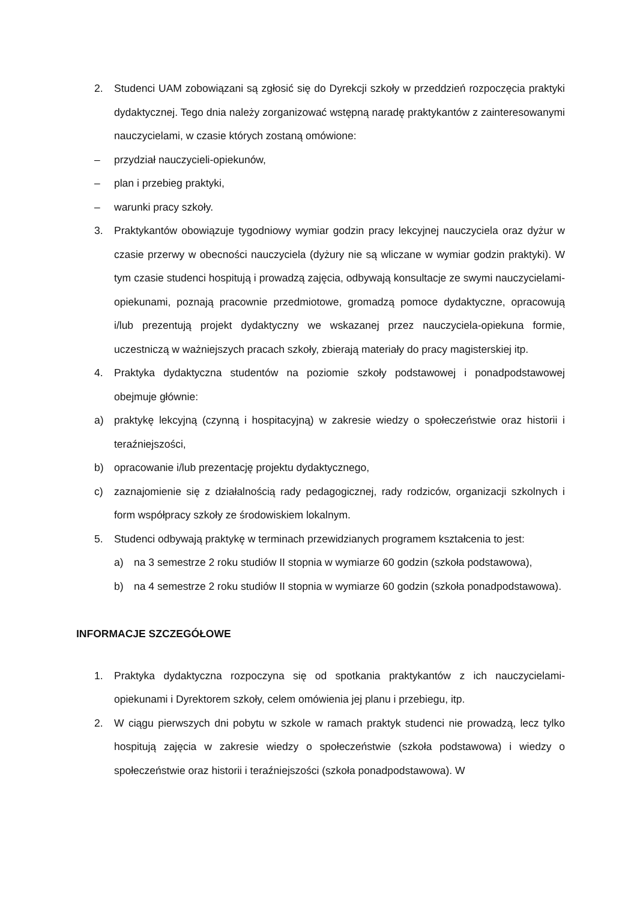2. Studenci UAM zobowiązani są zgłosić się do Dyrekcji szkoły w przeddzień rozpoczęcia praktyki dydaktycznej. Tego dnia należy zorganizować wstępną naradę praktykantów z zainteresowanymi nauczycielami, w czasie których zostaną omówione:
– przydział nauczycieli-opiekunów,
– plan i przebieg praktyki,
– warunki pracy szkoły.
3. Praktykantów obowiązuje tygodniowy wymiar godzin pracy lekcyjnej nauczyciela oraz dyżur w czasie przerwy w obecności nauczyciela (dyżury nie są wliczane w wymiar godzin praktyki). W tym czasie studenci hospitują i prowadzą zajęcia, odbywają konsultacje ze swymi nauczycielami-opiekunami, poznają pracownie przedmiotowe, gromadzą pomoce dydaktyczne, opracowują i/lub prezentują projekt dydaktyczny we wskazanej przez nauczyciela-opiekuna formie, uczestniczą w ważniejszych pracach szkoły, zbierają materiały do pracy magisterskiej itp.
4. Praktyka dydaktyczna studentów na poziomie szkoły podstawowej i ponadpodstawowej obejmuje głównie:
a) praktykę lekcyjną (czynną i hospitacyjną) w zakresie wiedzy o społeczeństwie oraz historii i teraźniejszości,
b) opracowanie i/lub prezentację projektu dydaktycznego,
c) zaznajomienie się z działalnością rady pedagogicznej, rady rodziców, organizacji szkolnych i form współpracy szkoły ze środowiskiem lokalnym.
5. Studenci odbywają praktykę w terminach przewidzianych programem kształcenia to jest:
a) na 3 semestrze 2 roku studiów II stopnia w wymiarze 60 godzin (szkoła podstawowa),
b) na 4 semestrze 2 roku studiów II stopnia w wymiarze 60 godzin (szkoła ponadpodstawowa).
INFORMACJE SZCZEGÓŁOWE
1. Praktyka dydaktyczna rozpoczyna się od spotkania praktykantów z ich nauczycielami-opiekunami i Dyrektorem szkoły, celem omówienia jej planu i przebiegu, itp.
2. W ciągu pierwszych dni pobytu w szkole w ramach praktyk studenci nie prowadzą, lecz tylko hospitują zajęcia w zakresie wiedzy o społeczeństwie (szkoła podstawowa) i wiedzy o społeczeństwie oraz historii i teraźniejszości (szkoła ponadpodstawowa). W